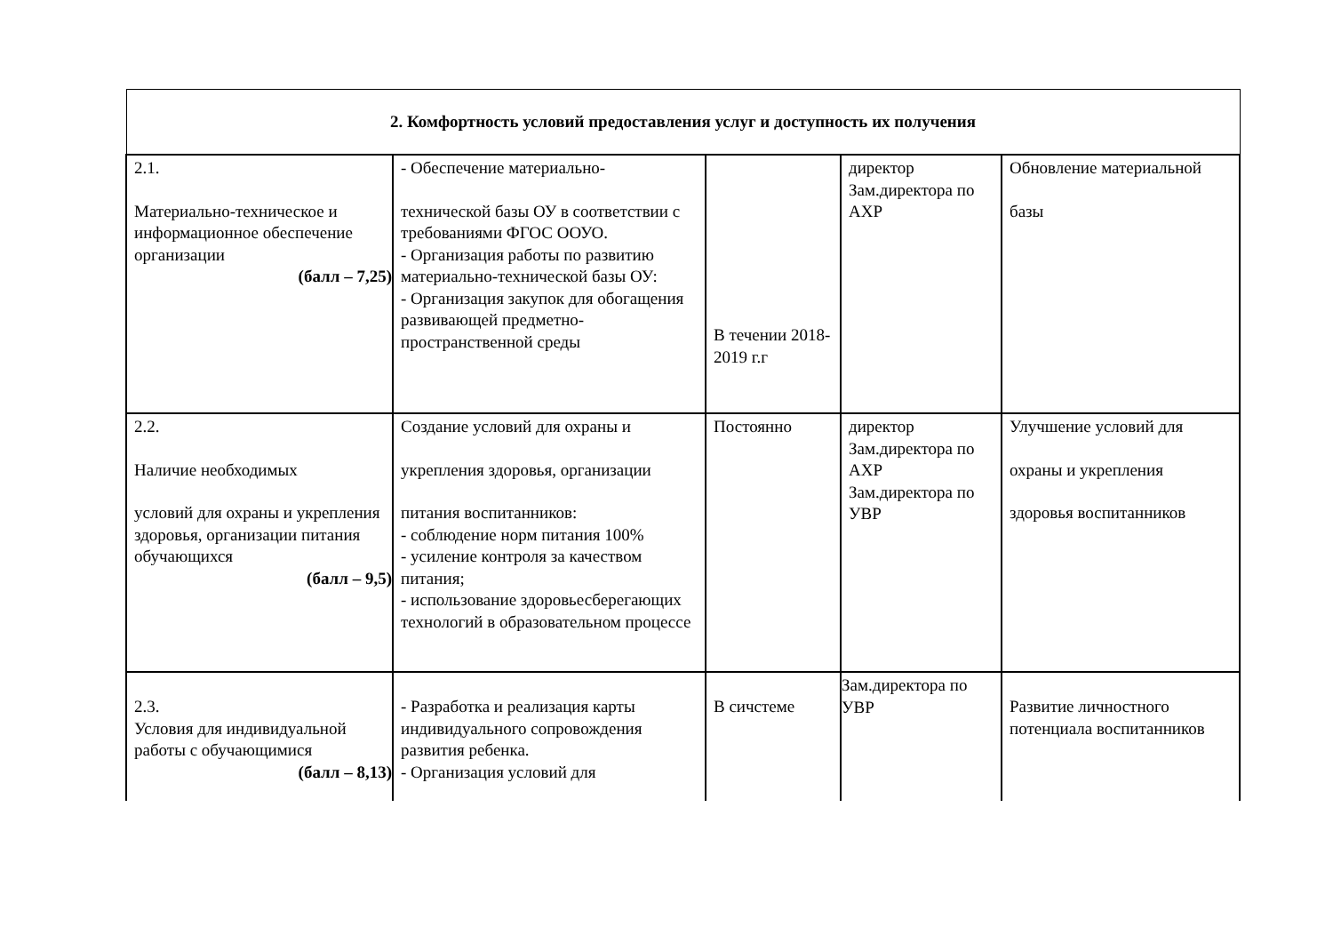| 2. Комфортность условий предоставления услуг и доступность их получения | | | | |
| 2.1. Материально-техническое и информационное обеспечение организации (балл – 7,25) | - Обеспечение материально- технической базы ОУ в соответствии с требованиями ФГОС ООУО. - Организация работы по развитию материально-технической базы ОУ: - Организация закупок для обогащения развивающей предметно-пространственной среды | В течении 2018-2019 г.г | директор Зам.директора по АХР | Обновление материальной базы |
| 2.2. Наличие необходимых условий для охраны и укрепления здоровья, организации питания обучающихся (балл – 9,5) | Создание условий для охраны и укрепления здоровья, организации питания воспитанников: - соблюдение норм питания 100% - усиление контроля за качеством питания; - использование здоровьесберегающих технологий в образовательном процессе | Постоянно | директор Зам.директора по АХР Зам.директора по УВР | Улучшение условий для охраны и укрепления здоровья воспитанников |
| 2.3. Условия для индивидуальной работы с обучающимися (балл – 8,13) | - Разработка и реализация карты индивидуального сопровождения развития ребенка. - Организация условий для | В сичстеме | Зам.директора по УВР | Развитие личностного потенциала воспитанников |